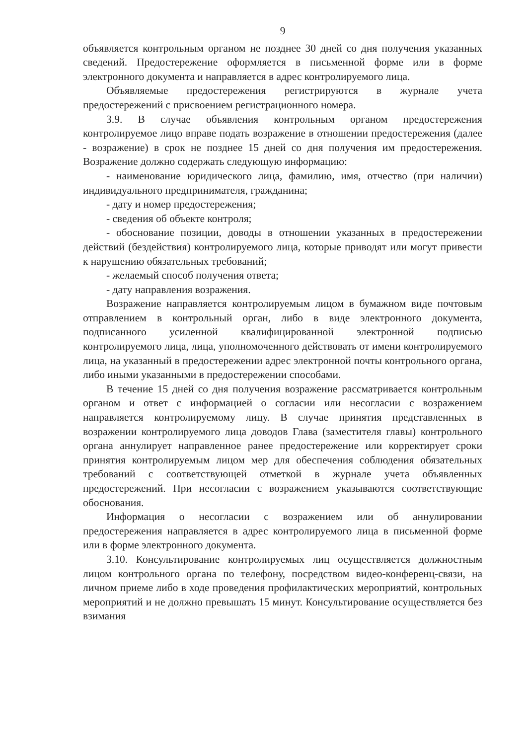9
объявляется контрольным органом не позднее 30 дней со дня получения указанных сведений. Предостережение оформляется в письменной форме или в форме электронного документа и направляется в адрес контролируемого лица.
Объявляемые предостережения регистрируются в журнале учета предостережений с присвоением регистрационного номера.
3.9. В случае объявления контрольным органом предостережения контролируемое лицо вправе подать возражение в отношении предостережения (далее - возражение) в срок не позднее 15 дней со дня получения им предостережения. Возражение должно содержать следующую информацию:
- наименование юридического лица, фамилию, имя, отчество (при наличии) индивидуального предпринимателя, гражданина;
- дату и номер предостережения;
- сведения об объекте контроля;
- обоснование позиции, доводы в отношении указанных в предостережении действий (бездействия) контролируемого лица, которые приводят или могут привести к нарушению обязательных требований;
- желаемый способ получения ответа;
- дату направления возражения.
Возражение направляется контролируемым лицом в бумажном виде почтовым отправлением в контрольный орган, либо в виде электронного документа, подписанного усиленной квалифицированной электронной подписью контролируемого лица, лица, уполномоченного действовать от имени контролируемого лица, на указанный в предостережении адрес электронной почты контрольного органа, либо иными указанными в предостережении способами.
В течение 15 дней со дня получения возражение рассматривается контрольным органом и ответ с информацией о согласии или несогласии с возражением направляется контролируемому лицу. В случае принятия представленных в возражении контролируемого лица доводов Глава (заместителя главы) контрольного органа аннулирует направленное ранее предостережение или корректирует сроки принятия контролируемым лицом мер для обеспечения соблюдения обязательных требований с соответствующей отметкой в журнале учета объявленных предостережений. При несогласии с возражением указываются соответствующие обоснования.
Информация о несогласии с возражением или об аннулировании предостережения направляется в адрес контролируемого лица в письменной форме или в форме электронного документа.
3.10. Консультирование контролируемых лиц осуществляется должностным лицом контрольного органа по телефону, посредством видео-конференц-связи, на личном приеме либо в ходе проведения профилактических мероприятий, контрольных мероприятий и не должно превышать 15 минут. Консультирование осуществляется без взимания